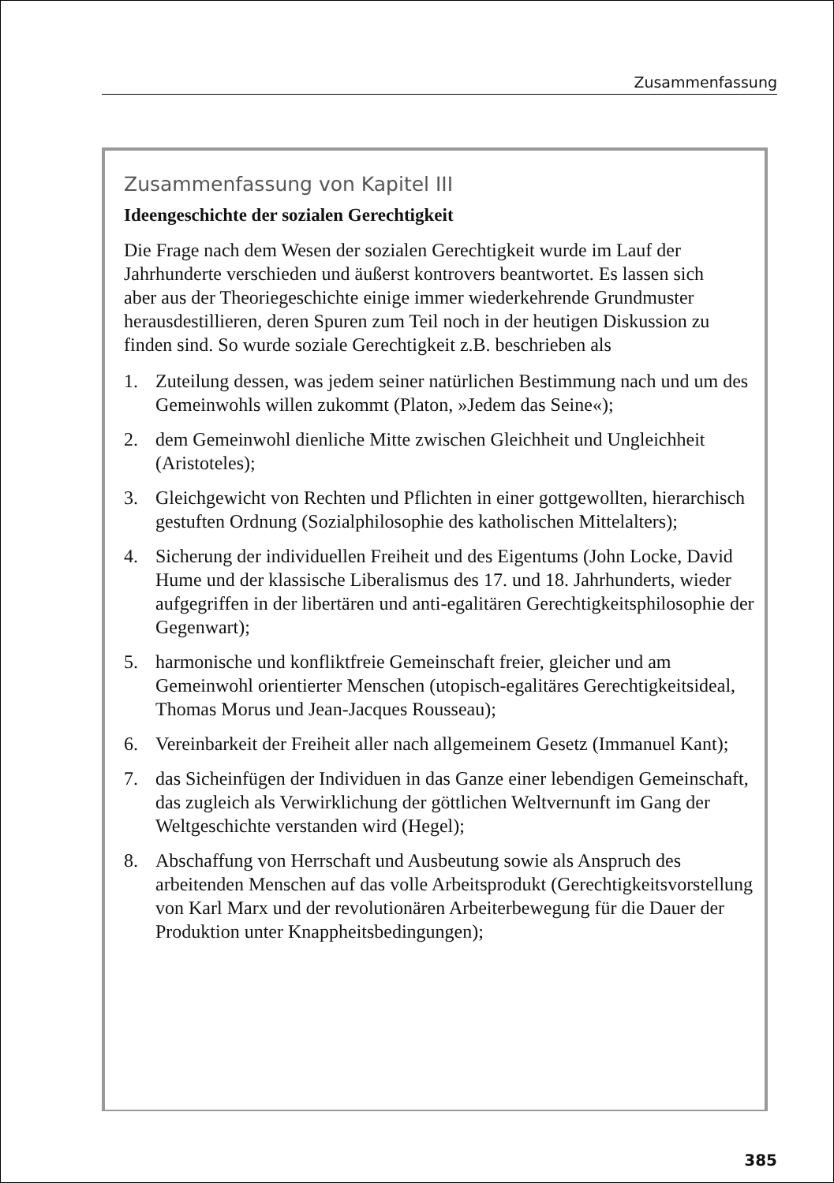Zusammenfassung
Zusammenfassung von Kapitel III
Ideengeschichte der sozialen Gerechtigkeit
Die Frage nach dem Wesen der sozialen Gerechtigkeit wurde im Lauf der Jahrhunderte verschieden und äußerst kontrovers beantwortet. Es lassen sich aber aus der Theoriegeschichte einige immer wiederkehrende Grundmuster herausdestillieren, deren Spuren zum Teil noch in der heutigen Diskussion zu finden sind. So wurde soziale Gerechtigkeit z.B. beschrieben als
1. Zuteilung dessen, was jedem seiner natürlichen Bestimmung nach und um des Gemeinwohls willen zukommt (Platon, »Jedem das Seine«);
2. dem Gemeinwohl dienliche Mitte zwischen Gleichheit und Ungleichheit (Aristoteles);
3. Gleichgewicht von Rechten und Pflichten in einer gottgewollten, hierarchisch gestuften Ordnung (Sozialphilosophie des katholischen Mittelalters);
4. Sicherung der individuellen Freiheit und des Eigentums (John Locke, David Hume und der klassische Liberalismus des 17. und 18. Jahrhunderts, wieder aufgegriffen in der libertären und anti-egalitären Gerechtigkeitsphilosophie der Gegenwart);
5. harmonische und konfliktfreie Gemeinschaft freier, gleicher und am Gemeinwohl orientierter Menschen (utopisch-egalitäres Gerechtigkeitsideal, Thomas Morus und Jean-Jacques Rousseau);
6. Vereinbarkeit der Freiheit aller nach allgemeinem Gesetz (Immanuel Kant);
7. das Sicheinfügen der Individuen in das Ganze einer lebendigen Gemeinschaft, das zugleich als Verwirklichung der göttlichen Weltvernunft im Gang der Weltgeschichte verstanden wird (Hegel);
8. Abschaffung von Herrschaft und Ausbeutung sowie als Anspruch des arbeitenden Menschen auf das volle Arbeitsprodukt (Gerechtigkeitsvorstellung von Karl Marx und der revolutionären Arbeiterbewegung für die Dauer der Produktion unter Knappheitsbedingungen);
385